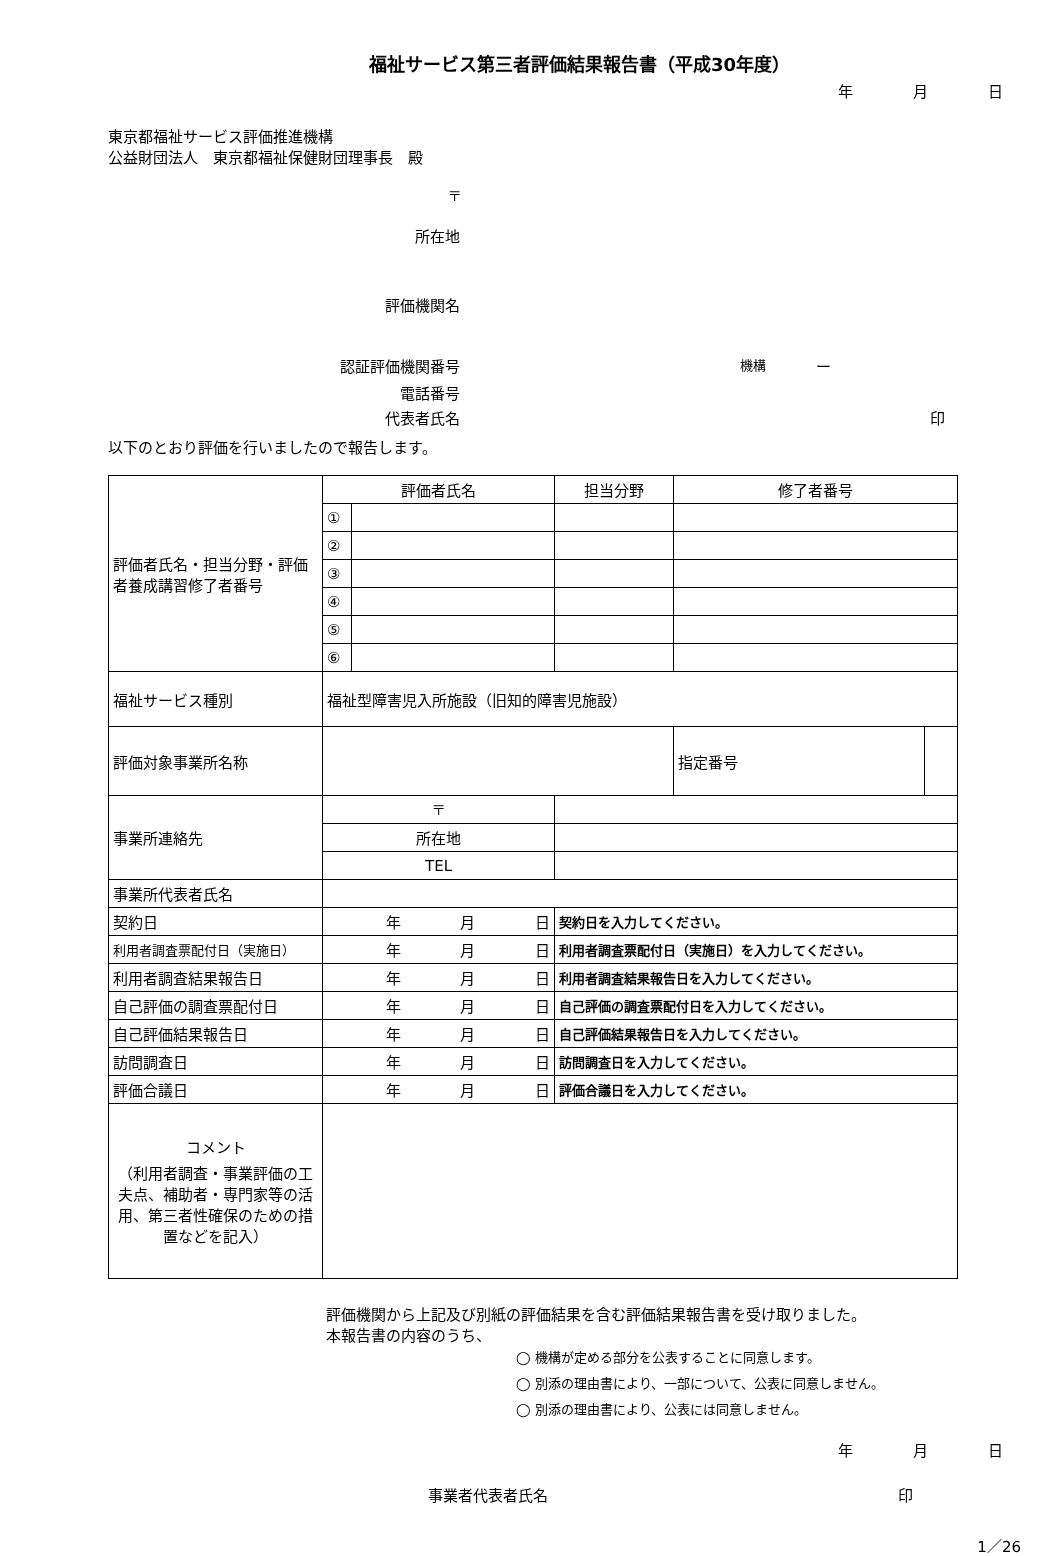福祉サービス第三者評価結果報告書（平成30年度）
年 月 日
東京都福祉サービス評価推進機構
公益財団法人　東京都福祉保健財団理事長　殿
〒
所在地
評価機関名
認証評価機関番号 機構 ー
電話番号
代表者氏名 印
以下のとおり評価を行いましたので報告します。
| 評価者氏名・担当分野・評価者養成講習修了者番号 | 評価者氏名 | | 担当分野 | 修了者番号 | | |
| | ① | | | | | |
| | ② | | | | | |
| | ③ | | | | | |
| | ④ | | | | | |
| | ⑤ | | | | | |
| | ⑥ | | | | | |
| 福祉サービス種別 | 福祉型障害児入所施設（旧知的障害児施設） | | | | | |
| 評価対象事業所名称 | | | | | 指定番号 | |
| 事業所連絡先 | 〒 | | | | | |
| | 所在地 | | | | | |
| | TEL | | | | | |
| 事業所代表者氏名 | | | | | | |
| 契約日 | 年 月 日 | | 契約日を入力してください。 | | | |
| 利用者調査票配付日（実施日） | 年 月 日 | | 利用者調査票配付日（実施日）を入力してください。 | | | |
| 利用者調査結果報告日 | 年 月 日 | | 利用者調査結果報告日を入力してください。 | | | |
| 自己評価の調査票配付日 | 年 月 日 | | 自己評価の調査票配付日を入力してください。 | | | |
| 自己評価結果報告日 | 年 月 日 | | 自己評価結果報告日を入力してください。 | | | |
| 訪問調査日 | 年 月 日 | | 訪問調査日を入力してください。 | | | |
| 評価合議日 | 年 月 日 | | 評価合議日を入力してください。 | | | |
| コメント （利用者調査・事業評価の工夫点、補助者・専門家等の活用、第三者性確保のための措置などを記入） | | | | | | |
評価機関から上記及び別紙の評価結果を含む評価結果報告書を受け取りました。
本報告書の内容のうち、
◯ 機構が定める部分を公表することに同意します。
◯ 別添の理由書により、一部について、公表に同意しません。
◯ 別添の理由書により、公表には同意しません。
年 月 日
事業者代表者氏名 印
1／26